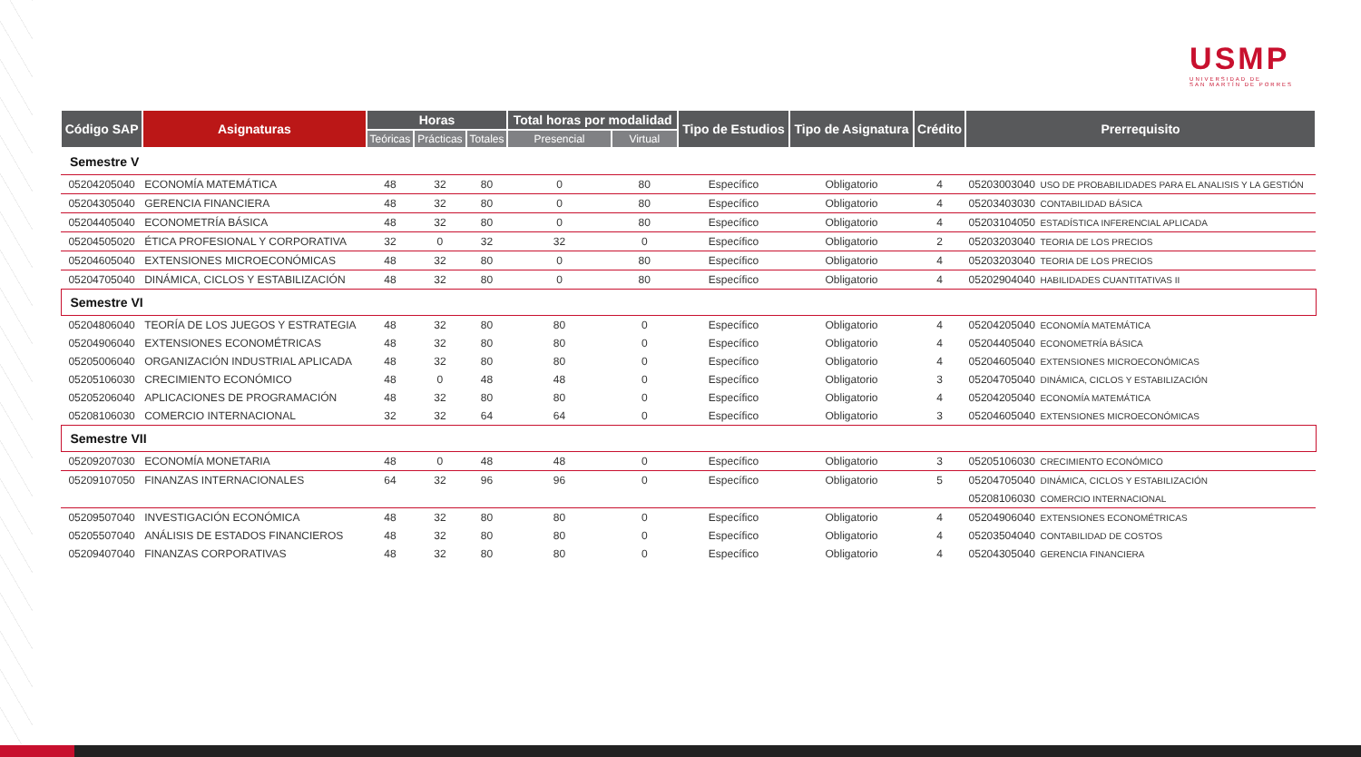USMP
UNIVERSIDAD DE
SAN MARTÍN DE PORRES
| Código SAP | Asignaturas | Horas | | | Total horas por modalidad | | Tipo de Estudios | Tipo de Asignatura | Crédito | Prerrequisito | |
| --- | --- | --- | --- | --- | --- | --- | --- | --- | --- | --- | --- |
| | | Teóricas | Prácticas | Totales | Presencial | Virtual | | | | | |
| Semestre V | | | | | | | | | | | |
| 05204205040 | ECONOMÍA MATEMÁTICA | 48 | 32 | 80 | 0 | 80 | Específico | Obligatorio | 4 | 05203003040 | USO DE PROBABILIDADES PARA EL ANALISIS Y LA GESTIÓN |
| 05204305040 | GERENCIA FINANCIERA | 48 | 32 | 80 | 0 | 80 | Específico | Obligatorio | 4 | 05203403030 | CONTABILIDAD BÁSICA |
| 05204405040 | ECONOMETRÍA BÁSICA | 48 | 32 | 80 | 0 | 80 | Específico | Obligatorio | 4 | 05203104050 | ESTADÍSTICA INFERENCIAL APLICADA |
| 05204505020 | ÉTICA PROFESIONAL Y CORPORATIVA | 32 | 0 | 32 | 32 | 0 | Específico | Obligatorio | 2 | 05203203040 | TEORIA DE LOS PRECIOS |
| 05204605040 | EXTENSIONES MICROECONÓMICAS | 48 | 32 | 80 | 0 | 80 | Específico | Obligatorio | 4 | 05203203040 | TEORIA DE LOS PRECIOS |
| 05204705040 | DINÁMICA, CICLOS Y ESTABILIZACIÓN | 48 | 32 | 80 | 0 | 80 | Específico | Obligatorio | 4 | 05202904040 | HABILIDADES CUANTITATIVAS II |
| Semestre VI | | | | | | | | | | | |
| 05204806040 | TEORÍA DE LOS JUEGOS Y ESTRATEGIA | 48 | 32 | 80 | 80 | 0 | Específico | Obligatorio | 4 | 05204205040 | ECONOMÍA MATEMÁTICA |
| 05204906040 | EXTENSIONES ECONOMÉTRICAS | 48 | 32 | 80 | 80 | 0 | Específico | Obligatorio | 4 | 05204405040 | ECONOMETRÍA BÁSICA |
| 05205006040 | ORGANIZACIÓN INDUSTRIAL APLICADA | 48 | 32 | 80 | 80 | 0 | Específico | Obligatorio | 4 | 05204605040 | EXTENSIONES MICROECONÓMICAS |
| 05205106030 | CRECIMIENTO ECONÓMICO | 48 | 0 | 48 | 48 | 0 | Específico | Obligatorio | 3 | 05204705040 | DINÁMICA, CICLOS Y ESTABILIZACIÓN |
| 05205206040 | APLICACIONES DE PROGRAMACIÓN | 48 | 32 | 80 | 80 | 0 | Específico | Obligatorio | 4 | 05204205040 | ECONOMÍA MATEMÁTICA |
| 05208106030 | COMERCIO INTERNACIONAL | 32 | 32 | 64 | 64 | 0 | Específico | Obligatorio | 3 | 05204605040 | EXTENSIONES MICROECONÓMICAS |
| Semestre VII | | | | | | | | | | | |
| 05209207030 | ECONOMÍA MONETARIA | 48 | 0 | 48 | 48 | 0 | Específico | Obligatorio | 3 | 05205106030 | CRECIMIENTO ECONÓMICO |
| 05209107050 | FINANZAS INTERNACIONALES | 64 | 32 | 96 | 96 | 0 | Específico | Obligatorio | 5 | 05204705040 | DINÁMICA, CICLOS Y ESTABILIZACIÓN |
| | | | | | | | | | | 05208106030 | COMERCIO INTERNACIONAL |
| 05209507040 | INVESTIGACIÓN ECONÓMICA | 48 | 32 | 80 | 80 | 0 | Específico | Obligatorio | 4 | 05204906040 | EXTENSIONES ECONOMÉTRICAS |
| 05205507040 | ANÁLISIS DE ESTADOS FINANCIEROS | 48 | 32 | 80 | 80 | 0 | Específico | Obligatorio | 4 | 05203504040 | CONTABILIDAD DE COSTOS |
| 05209407040 | FINANZAS CORPORATIVAS | 48 | 32 | 80 | 80 | 0 | Específico | Obligatorio | 4 | 05204305040 | GERENCIA FINANCIERA |